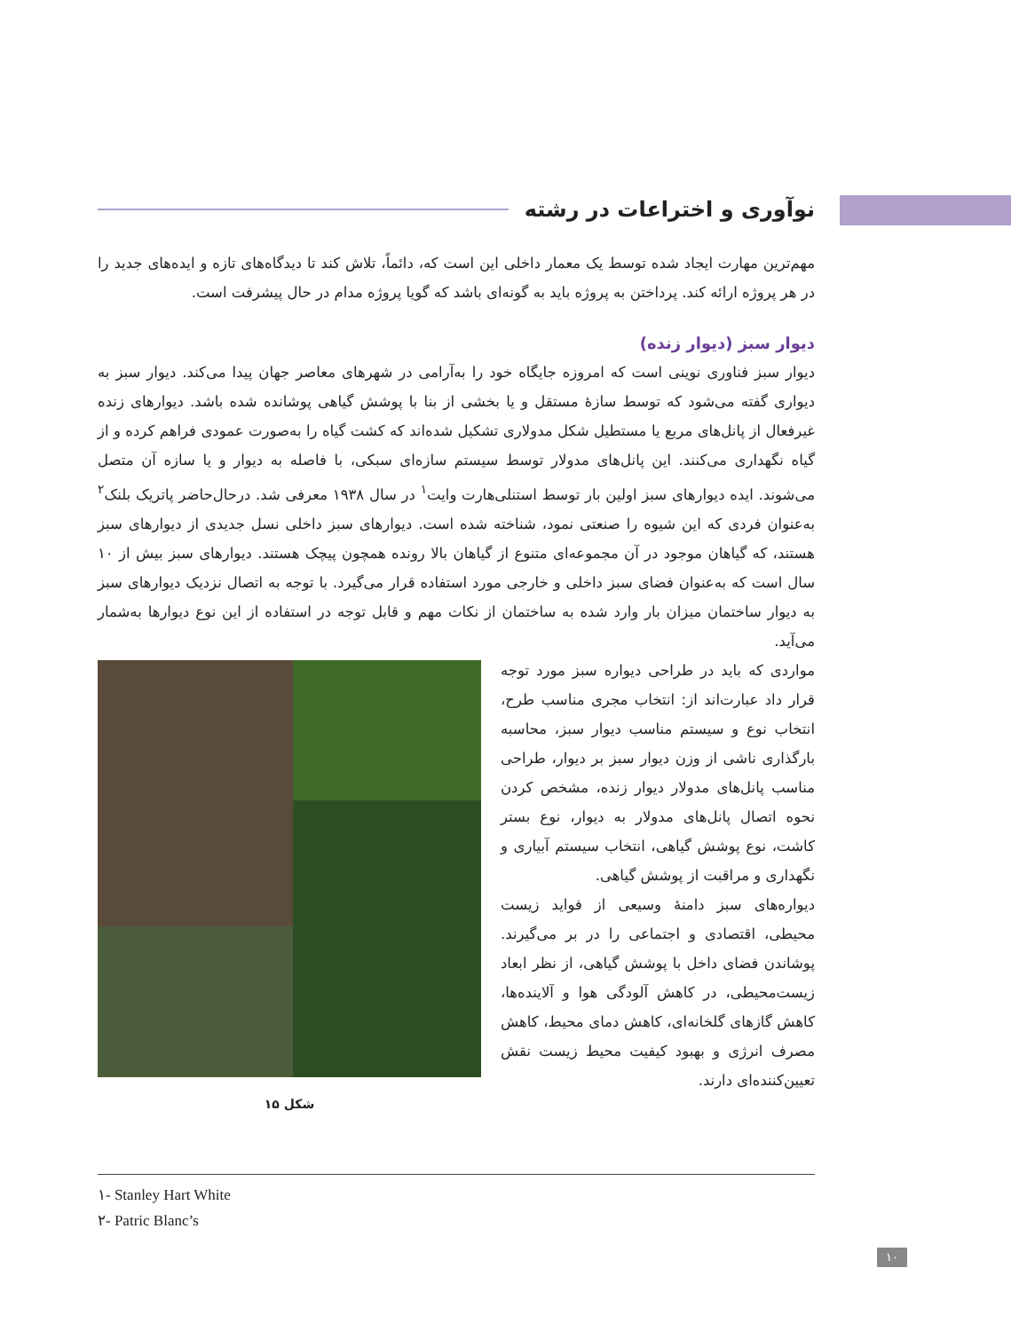نوآوری و اختراعات در رشته
مهم‌ترین مهارت ایجاد شده توسط یک معمار داخلی این است که، دائماً، تلاش کند تا دیدگاه‌های تازه و ایده‌های جدید را در هر پروژه ارائه کند. پرداختن به پروژه باید به گونه‌ای باشد که گویا پروژه مدام در حال پیشرفت است.
دیوار سبز (دیوار زنده)
دیوار سبز فناوری نوینی است که امروزه جایگاه خود را به‌آرامی در شهرهای معاصر جهان پیدا می‌کند. دیوار سبز به دیواری گفته می‌شود که توسط سازۀ مستقل و یا بخشی از بنا با پوشش گیاهی پوشانده شده باشد. دیوارهای زنده غیرفعال از پانل‌های مربع یا مستطیل شکل مدولاری تشکیل شده‌اند که کشت گیاه را به‌صورت عمودی فراهم کرده و از گیاه نگهداری می‌کنند. این پانل‌های مدولار توسط سیستم سازه‌ای سبکی، با فاصله به دیوار و یا سازه آن متصل می‌شوند. ایده دیوارهای سبز اولین بار توسط استنلی‌هارت وایت<sup>۱</sup> در سال ۱۹۳۸ معرفی شد. درحال‌حاضر پاتریک بلنک<sup>۲</sup> به‌عنوان فردی که این شیوه را صنعتی نمود، شناخته شده است. دیوارهای سبز داخلی نسل جدیدی از دیوارهای سبز هستند، که گیاهان موجود در آن مجموعه‌ای متنوع از گیاهان بالا رونده همچون پیچک هستند. دیوارهای سبز بیش از ۱۰ سال است که به‌عنوان فضای سبز داخلی و خارجی مورد استفاده قرار می‌گیرد. با توجه به اتصال نزدیک دیوارهای سبز به دیوار ساختمان میزان بار وارد شده به ساختمان از نکات مهم و قابل توجه در استفاده از این نوع دیوارها به‌شمار می‌آید.
مواردی که باید در طراحی دیواره سبز مورد توجه قرار داد عبارت‌اند از: انتخاب مجری مناسب طرح، انتخاب نوع و سیستم مناسب دیوار سبز، محاسبه بارگذاری ناشی از وزن دیوار سبز بر دیوار، طراحی مناسب پانل‌های مدولار دیوار زنده، مشخص کردن نحوه اتصال پانل‌های مدولار به دیوار، نوع بستر کاشت، نوع پوشش گیاهی، انتخاب سیستم آبیاری و نگهداری و مراقبت از پوشش گیاهی.
دیواره‌های سبز دامنۀ وسیعی از فواید زیست محیطی، اقتصادی و اجتماعی را در بر می‌گیرند. پوشاندن فضای داخل با پوشش گیاهی، از نظر ابعاد زیست‌محیطی، در کاهش آلودگی هوا و آلاینده‌ها، کاهش گازهای گلخانه‌ای، کاهش دمای محیط، کاهش مصرف انرژی و بهبود کیفیت محیط زیست نقش تعیین‌کننده‌ای دارند.
شکل ۱۵
۱- Stanley Hart White
۲- Patric Blanc’s
۱۰